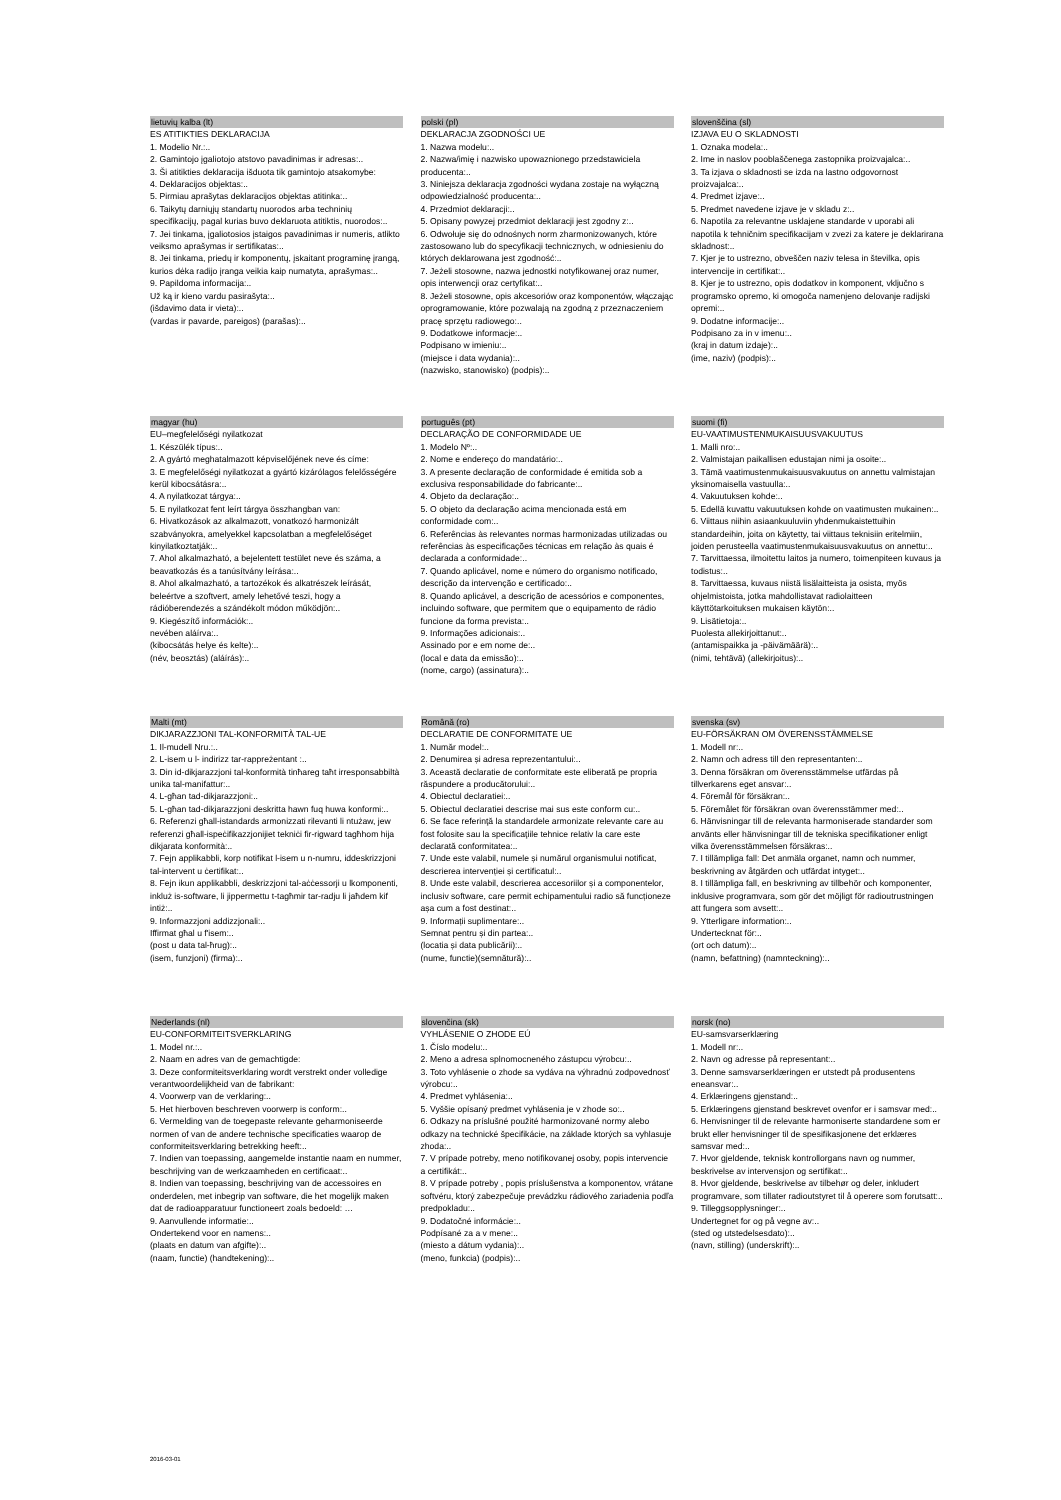lietuvių kalba (lt)
ES ATITIKTIES DEKLARACIJA
1. Modelio Nr.:..
2. Gamintojo įgaliotojo atstovo pavadinimas ir adresas:..
3. Ši atitikties deklaracija išduota tik gamintojo atsakomybe:
4. Deklaracijos objektas:..
5. Pirmiau aprašytas deklaracijos objektas atitinka:..
6. Taikytų darniųjų standartų nuorodos arba techninių specifikacijų, pagal kurias buvo deklaruota atitiktis, nuorodos:..
7. Jei tinkama, įgaliotosios įstaigos pavadinimas ir numeris, atlikto veiksmo aprašymas ir sertifikatas:..
8. Jei tinkama, priedų ir komponentų, įskaitant programinę įrangą, kurios dėka radijo įranga veikia kaip numatyta, aprašymas:..
9. Papildoma informacija:..
Už ką ir kieno vardu pasirašyta:..
(išdavimo data ir vieta):..
(vardas ir pavarde, pareigos) (parašas):..
polski (pl)
DEKLARACJA ZGODNOŚCI UE
1. Nazwa modelu:..
2. Nazwa/imię i nazwisko upowaznionego przedstawiciela producenta:..
3. Niniejsza deklaracja zgodności wydana zostaje na wyłączną odpowiedzialność producenta:..
4. Przedmiot deklaracji:..
5. Opisany powyzej przedmiot deklaracji jest zgodny z:..
6. Odwołuje się do odnośnych norm zharmonizowanych, które zastosowano lub do specyfikacji technicznych, w odniesieniu do których deklarowana jest zgodność:..
7. Jeżeli stosowne, nazwa jednostki notyfikowanej oraz numer, opis interwencji oraz certyfikat:..
8. Jeżeli stosowne, opis akcesoriów oraz komponentów, włączając oprogramowanie, które pozwalają na zgodną z przeznaczeniem pracę sprzętu radiowego:..
9. Dodatkowe informacje:..
Podpisano w imieniu:..
(miejsce i data wydania):..
(nazwisko, stanowisko) (podpis):..
slovenščina (sl)
IZJAVA EU O SKLADNOSTI
1. Oznaka modela:..
2. Ime in naslov pooblaščenega zastopnika proizvajalca:..
3. Ta izjava o skladnosti se izda na lastno odgovornost proizvajalca:..
4. Predmet izjave:..
5. Predmet navedene izjave je v skladu z:..
6. Napotila za relevantne usklajene standarde v uporabi ali napotila k tehničnim specifikacijam v zvezi za katere je deklarirana skladnost:..
7. Kjer je to ustrezno, obveščen naziv telesa in številka, opis intervencije in certifikat:..
8. Kjer je to ustrezno, opis dodatkov in komponent, vključno s programsko opremo, ki omogoča namenjeno delovanje radijski opremi:..
9. Dodatne informacije:..
Podpisano za in v imenu:..
(kraj in datum izdaje):..
(ime, naziv) (podpis):..
magyar (hu)
EU–megfelelőségi nyilatkozat
1. Készülék típus:..
2. A gyártó meghatalmazott képviselőjének neve és címe:
3. E megfelelőségi nyilatkozat a gyártó kizárólagos felelősségére kerül kibocsátásra:..
4. A nyilatkozat tárgya:..
5. E nyilatkozat fent leírt tárgya összhangban van:
6. Hivatkozások az alkalmazott, vonatkozó harmonizált szabványokra, amelyekkel kapcsolatban a megfelelőséget kinyilatkoztatják:..
7. Ahol alkalmazható, a bejelentett testület neve és száma, a beavatkozás és a tanúsítvány leírása:..
8. Ahol alkalmazható, a tartozékok és alkatrészek leírását, beleértve a szoftvert, amely lehetővé teszi, hogy a rádióberendezés a szándékolt módon működjön:..
9. Kiegészítő információk:..
nevében aláírva:..
(kibocsátás helye és kelte):..
(név, beosztás) (aláírás):..
português (pt)
DECLARAÇÃO DE CONFORMIDADE UE
1. Modelo Nº:..
2. Nome e endereço do mandatário:..
3. A presente declaração de conformidade é emitida sob a exclusiva responsabilidade do fabricante:..
4. Objeto da declaração:..
5. O objeto da declaração acima mencionada está em conformidade com:..
6. Referências às relevantes normas harmonizadas utilizadas ou referências às especificações técnicas em relação às quais é declarada a conformidade:..
7. Quando aplicável, nome e número do organismo notificado, descrição da intervenção e certificado:..
8. Quando aplicável, a descrição de acessórios e componentes, incluindo software, que permitem que o equipamento de rádio funcione da forma prevista:..
9. Informações adicionais:..
Assinado por e em nome de:..
(local e data da emissão):..
(nome, cargo) (assinatura):..
suomi (fi)
EU-VAATIMUSTENMUKAISUUSVAKUUTUS
1. Malli nro:..
2. Valmistajan paikallisen edustajan nimi ja osoite:..
3. Tämä vaatimustenmukaisuusvakuutus on annettu valmistajan yksinomaisella vastuulla:..
4. Vakuutuksen kohde:..
5. Edellä kuvattu vakuutuksen kohde on vaatimusten mukainen:..
6. Viittaus niihin asiaankuuluviin yhdenmukaistettuihin standardeihin, joita on käytetty, tai viittaus teknisiin eritelmiin, joiden perusteella vaatimustenmukaisuusvakuutus on annettu:..
7. Tarvittaessa, ilmoitettu laitos ja numero, toimenpiteen kuvaus ja todistus:..
8. Tarvittaessa, kuvaus niistä lisälaitteista ja osista, myös ohjelmistoista, jotka mahdollistavat radiolaitteen käyttötarkoituksen mukaisen käytön:..
9. Lisätietoja:..
Puolesta allekirjoittanut:..
(antamispaikka ja -päivämäärä):..
(nimi, tehtävä) (allekirjoitus):..
Malti (mt)
DIKJARAZZJONI TAL-KONFORMITÀ TAL-UE
1. Il-mudell Nru.:..
2. L-isem u l- indirizz tar-rappreżentant :..
3. Din id-dikjarazzjoni tal-konformità tinħareg taħt irresponsabbiltà unika tal-manifattur:..
4. L-għan tad-dikjarazzjoni:..
5. L-għan tad-dikjarazzjoni deskritta hawn fuq huwa konformi:..
6. Referenzi għall-istandards armonizzati rilevanti li ntużaw, jew referenzi għall-ispeċifikazzjonijiet tekniċi fir-rigward tagħhom hija dikjarata konformità:..
7. Fejn applikabbli, korp notifikat l-isem u n-numru, iddeskrizzjoni tal-intervent u ċertifikat:..
8. Fejn ikun applikabbli, deskrizzjoni tal-aċċessorji u lkomponenti, inkluż is-software, li jippermettu t-tagħmir tar-radju li jaħdem kif intiż:..
9. Informazzjoni addizzjonali:..
Iffirmat għal u f'isem:..
(post u data tal-ħrug):..
(isem, funzjoni) (firma):..
Română (ro)
DECLARATIE DE CONFORMITATE UE
1. Număr model:..
2. Denumirea și adresa reprezentantului:..
3. Această declaratie de conformitate este eliberată pe propria răspundere a producătorului:..
4. Obiectul declaratiei:..
5. Obiectul declaratiei descrise mai sus este conform cu:..
6. Se face referinţă la standardele armonizate relevante care au fost folosite sau la specificaţiile tehnice relativ la care este declarată conformitatea:..
7. Unde este valabil, numele și numărul organismului notificat, descrierea intervenției și certificatul:..
8. Unde este valabil, descrierea accesoriilor și a componentelor, inclusiv software, care permit echipamentului radio să funcționeze așa cum a fost destinat:..
9. Informații suplimentare:..
Semnat pentru și din partea:..
(locatia și data publicării):..
(nume, functie)(semnătură):..
svenska (sv)
EU-FÖRSÄKRAN OM ÖVERENSSTÄMMELSE
1. Modell nr:..
2. Namn och adress till den representanten:..
3. Denna försäkran om överensstämmelse utfärdas på tillverkarens eget ansvar:..
4. Föremål för försäkran:..
5. Föremålet för försäkran ovan överensstämmer med:..
6. Hänvisningar till de relevanta harmoniserade standarder som använts eller hänvisningar till de tekniska specifikationer enligt vilka överensstämmelsen försäkras:..
7. I tillämpliga fall: Det anmäla organet, namn och nummer, beskrivning av åtgärden och utfärdat intyget:..
8. I tillämpliga fall, en beskrivning av tillbehör och komponenter, inklusive programvara, som gör det möjligt för radioutrustningen att fungera som avsett:..
9. Ytterligare information:..
Undertecknat för:..
(ort och datum):..
(namn, befattning) (namnteckning):..
Nederlands (nl)
EU-CONFORMITEITSVERKLARING
1. Model nr.:..
2. Naam en adres van de gemachtigde:
3. Deze conformiteitsverklaring wordt verstrekt onder volledige verantwoordelijkheid van de fabrikant:
4. Voorwerp van de verklaring:..
5. Het hierboven beschreven voorwerp is conform:..
6. Vermelding van de toegepaste relevante geharmoniseerde normen of van de andere technische specificaties waarop de conformiteitsverklaring betrekking heeft:..
7. Indien van toepassing, aangemelde instantie naam en nummer, beschrijving van de werkzaamheden en certificaat:..
8. Indien van toepassing, beschrijving van de accessoires en onderdelen, met inbegrip van software, die het mogelijk maken dat de radioapparatuur functioneert zoals bedoeld: …
9. Aanvullende informatie:..
Ondertekend voor en namens:..
(plaats en datum van afgifte):..
(naam, functie) (handtekening):..
slovenčina (sk)
VYHLÁSENIE O ZHODE EÚ
1. Číslo modelu:..
2. Meno a adresa splnomocneného zástupcu výrobcu:..
3. Toto vyhlásenie o zhode sa vydáva na výhradnú zodpovednosť výrobcu:..
4. Predmet vyhlásenia:..
5. Vyššie opísaný predmet vyhlásenia je v zhode so:..
6. Odkazy na príslušné použité harmonizované normy alebo odkazy na technické špecifikácie, na základe ktorých sa vyhlasuje zhoda:..
7. V prípade potreby, meno notifikovanej osoby, popis intervencie a certifikát:..
8. V prípade potreby , popis príslušenstva a komponentov, vrátane softvéru, ktorý zabezpečuje prevádzku rádiového zariadenia podľa predpokladu:..
9. Dodatočné informácie:..
Podpísané za a v mene:..
(miesto a dátum vydania):..
(meno, funkcia) (podpis):..
norsk (no)
EU-samsvarserklæring
1. Modell nr:..
2. Navn og adresse på representant:..
3. Denne samsvarserklæringen er utstedt på produsentens eneansvar:..
4. Erklæringens gjenstand:..
5. Erklæringens gjenstand beskrevet ovenfor er i samsvar med:..
6. Henvisninger til de relevante harmoniserte standardene som er brukt eller henvisninger til de spesifikasjonene det erklæres samsvar med:..
7. Hvor gjeldende, teknisk kontrollorgans navn og nummer, beskrivelse av intervensjon og sertifikat:..
8. Hvor gjeldende, beskrivelse av tilbehør og deler, inkludert programvare, som tillater radioutstyret til å operere som forutsatt:..
9. Tilleggsopplysninger:..
Undertegnet for og på vegne av:..
(sted og utstedelsesdato):..
(navn, stilling) (underskrift):..
2016-03-01